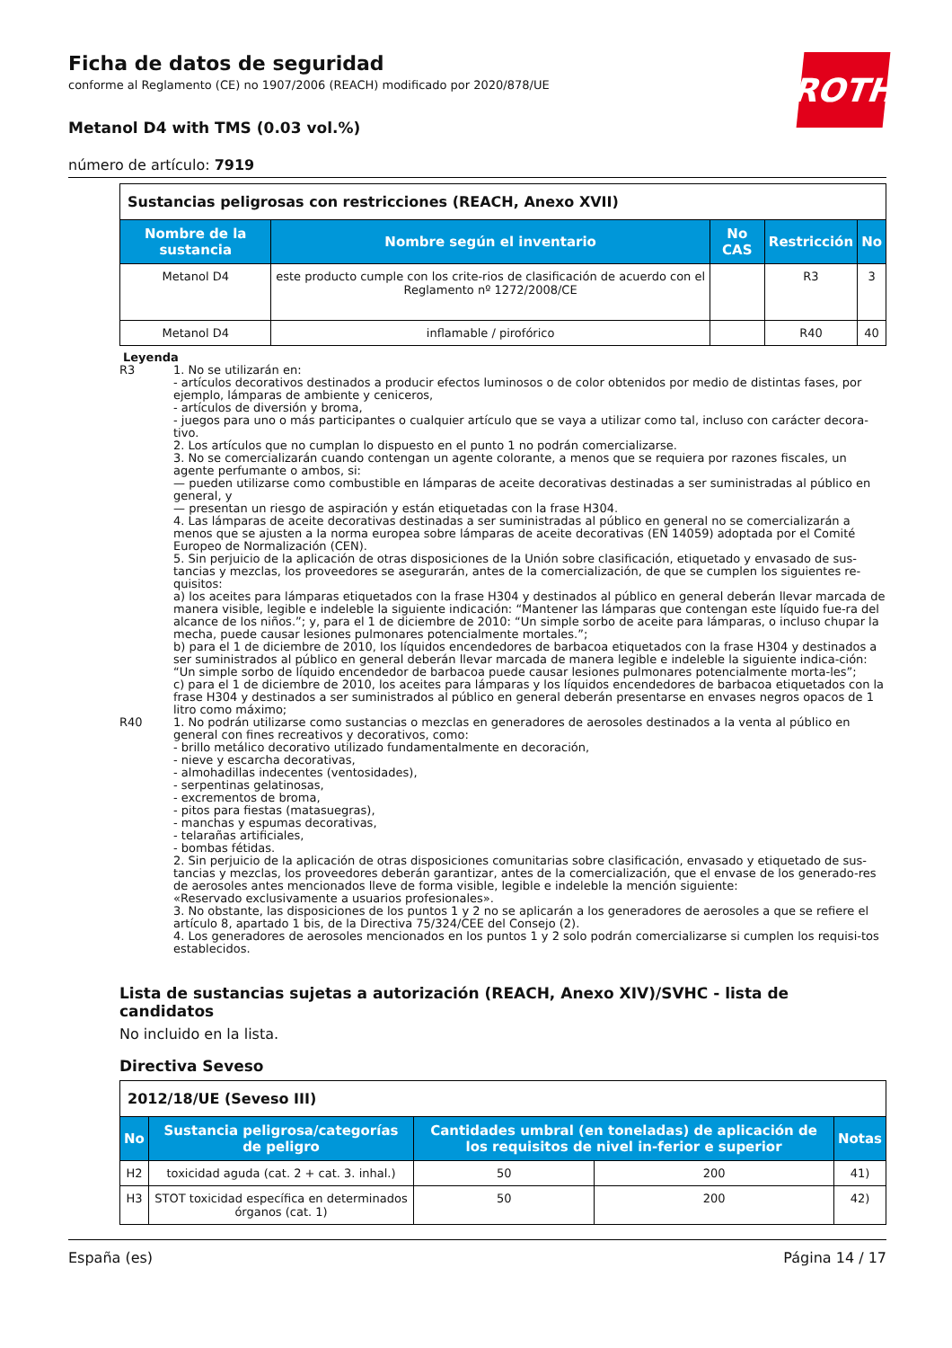ROTH
Ficha de datos de seguridad
conforme al Reglamento (CE) no 1907/2006 (REACH) modificado por 2020/878/UE
Metanol D4 with TMS (0.03 vol.%)
número de artículo: 7919
| Sustancias peligrosas con restricciones (REACH, Anexo XVII) | | | | |
| Nombre de la sustancia | Nombre según el inventario | No CAS | Restricción | No |
| Metanol D4 | este producto cumple con los crite-rios de clasificación de acuerdo con el Reglamento nº 1272/2008/CE | | R3 | 3 |
| Metanol D4 | inflamable / pirofórico | | R40 | 40 |
Leyenda
R3 1. No se utilizarán en:
- artículos decorativos destinados a producir efectos luminosos o de color obtenidos por medio de distintas fases, por ejemplo, lámparas de ambiente y ceniceros,
- artículos de diversión y broma,
- juegos para uno o más participantes o cualquier artículo que se vaya a utilizar como tal, incluso con carácter decora-tivo.
2. Los artículos que no cumplan lo dispuesto en el punto 1 no podrán comercializarse.
3. No se comercializarán cuando contengan un agente colorante, a menos que se requiera por razones fiscales, un agente perfumante o ambos, si:
— pueden utilizarse como combustible en lámparas de aceite decorativas destinadas a ser suministradas al público en general, y
— presentan un riesgo de aspiración y están etiquetadas con la frase H304.
4. Las lámparas de aceite decorativas destinadas a ser suministradas al público en general no se comercializarán a menos que se ajusten a la norma europea sobre lámparas de aceite decorativas (EN 14059) adoptada por el Comité Europeo de Normalización (CEN).
5. Sin perjuicio de la aplicación de otras disposiciones de la Unión sobre clasificación, etiquetado y envasado de sus-tancias y mezclas, los proveedores se asegurarán, antes de la comercialización, de que se cumplen los siguientes re-quisitos:
a) los aceites para lámparas etiquetados con la frase H304 y destinados al público en general deberán llevar marcada de manera visible, legible e indeleble la siguiente indicación: “Mantener las lámparas que contengan este líquido fue-ra del alcance de los niños.”; y, para el 1 de diciembre de 2010: “Un simple sorbo de aceite para lámparas, o incluso chupar la mecha, puede causar lesiones pulmonares potencialmente mortales.”;
b) para el 1 de diciembre de 2010, los líquidos encendedores de barbacoa etiquetados con la frase H304 y destinados a ser suministrados al público en general deberán llevar marcada de manera legible e indeleble la siguiente indica-ción: “Un simple sorbo de líquido encendedor de barbacoa puede causar lesiones pulmonares potencialmente morta-les”;
c) para el 1 de diciembre de 2010, los aceites para lámparas y los líquidos encendedores de barbacoa etiquetados con la frase H304 y destinados a ser suministrados al público en general deberán presentarse en envases negros opacos de 1 litro como máximo;
R40 1. No podrán utilizarse como sustancias o mezclas en generadores de aerosoles destinados a la venta al público en general con fines recreativos y decorativos, como:
- brillo metálico decorativo utilizado fundamentalmente en decoración,
- nieve y escarcha decorativas,
- almohadillas indecentes (ventosidades),
- serpentinas gelatinosas,
- excrementos de broma,
- pitos para fiestas (matasuegras),
- manchas y espumas decorativas,
- telarañas artificiales,
- bombas fétidas.
2. Sin perjuicio de la aplicación de otras disposiciones comunitarias sobre clasificación, envasado y etiquetado de sus-tancias y mezclas, los proveedores deberán garantizar, antes de la comercialización, que el envase de los generado-res de aerosoles antes mencionados lleve de forma visible, legible e indeleble la mención siguiente:
«Reservado exclusivamente a usuarios profesionales».
3. No obstante, las disposiciones de los puntos 1 y 2 no se aplicarán a los generadores de aerosoles a que se refiere el artículo 8, apartado 1 bis, de la Directiva 75/324/CEE del Consejo (2).
4. Los generadores de aerosoles mencionados en los puntos 1 y 2 solo podrán comercializarse si cumplen los requisi-tos establecidos.
Lista de sustancias sujetas a autorización (REACH, Anexo XIV)/SVHC - lista de candidatos
No incluido en la lista.
Directiva Seveso
| 2012/18/UE (Seveso III) | | | | |
| No | Sustancia peligrosa/categorías de peligro | Cantidades umbral (en toneladas) de aplicación de los requisitos de nivel in-ferior e superior | | Notas |
| H2 | toxicidad aguda (cat. 2 + cat. 3. inhal.) | 50 | 200 | 41) |
| H3 | STOT toxicidad específica en determinados órganos (cat. 1) | 50 | 200 | 42) |
España (es) Página 14 / 17